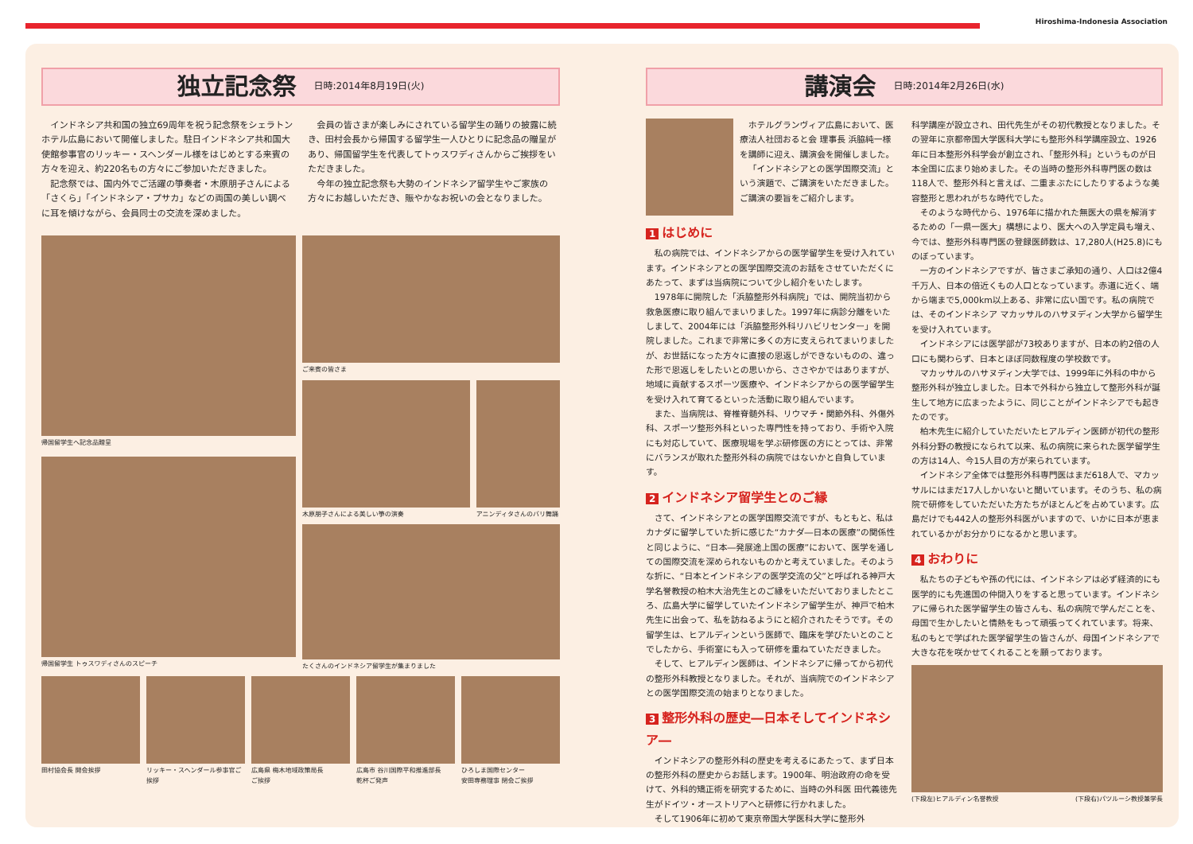Hiroshima-Indonesia Association
独立記念祭 日時:2014年8月19日(火)
インドネシア共和国の独立69周年を祝う記念祭をシェラトンホテル広島において開催しました。駐日インドネシア共和国大使館参事官のリッキー・スヘンダール様をはじめとする来賓の方々を迎え、約220名もの方々にご参加いただきました。
記念祭では、国内外でご活躍の箏奏者・木原朋子さんによる「さくら」「インドネシア・プサカ」などの両国の美しい調べに耳を傾けながら、会員同士の交流を深めました。
会員の皆さまが楽しみにされている留学生の踊りの披露に続き、田村会長から帰国する留学生一人ひとりに記念品の贈呈があり、帰国留学生を代表してトゥスワディさんからご挨拶をいただきました。
今年の独立記念祭も大勢のインドネシア留学生やご家族の方々にお越しいただき、賑やかなお祝いの会となりました。
帰国留学生へ記念品贈呈
帰国留学生 トゥスワディさんのスピーチ
ご来賓の皆さま
木原朋子さんによる美しい箏の演奏 アニンディタさんのバリ舞踊
たくさんのインドネシア留学生が集まりました
田村協会長 開会挨拶 リッキー・スヘンダール参事官ご挨拶 広島県 梅木地域政策局長
ご挨拶
広島市 谷川国際平和推進部長
乾杯ご発声
ひろしま国際センター
安田専務理事 閉会ご挨拶
講演会 日時:2014年2月26日(水)
ホテルグランヴィア広島において、医療法人社団おると会 理事長 浜脇純一様を講師に迎え、講演会を開催しました。
「インドネシアとの医学国際交流」という演題で、ご講演をいただきました。ご講演の要旨をご紹介します。
1 はじめに
私の病院では、インドネシアからの医学留学生を受け入れています。インドネシアとの医学国際交流のお話をさせていただくにあたって、まずは当病院について少し紹介をいたします。
1978年に開院した「浜脇整形外科病院」では、開院当初から救急医療に取り組んでまいりました。1997年に病診分離をいたしまして、2004年には「浜脇整形外科リハビリセンター」を開院しました。これまで非常に多くの方に支えられてまいりましたが、お世話になった方々に直接の恩返しができないものの、違った形で恩返しをしたいとの思いから、ささやかではありますが、地域に貢献するスポーツ医療や、インドネシアからの医学留学生を受け入れて育てるといった活動に取り組んでいます。
また、当病院は、脊椎脊髄外科、リウマチ・関節外科、外傷外科、スポーツ整形外科といった専門性を持っており、手術や入院にも対応していて、医療現場を学ぶ研修医の方にとっては、非常にバランスが取れた整形外科の病院ではないかと自負しています。
2 インドネシア留学生とのご縁
さて、インドネシアとの医学国際交流ですが、もともと、私はカナダに留学していた折に感じた“カナダ―日本の医療”の関係性と同じように、“日本―発展途上国の医療”において、医学を通しての国際交流を深められないものかと考えていました。そのような折に、“日本とインドネシアの医学交流の父”と呼ばれる神戸大学名誉教授の柏木大治先生とのご縁をいただいておりましたところ、広島大学に留学していたインドネシア留学生が、神戸で柏木先生に出会って、私を訪ねるようにと紹介されたそうです。その留学生は、ヒアルディンという医師で、臨床を学びたいとのことでしたから、手術室にも入って研修を重ねていただきました。
そして、ヒアルディン医師は、インドネシアに帰ってから初代の整形外科教授となりました。それが、当病院でのインドネシアとの医学国際交流の始まりとなりました。
3 整形外科の歴史―日本そしてインドネシア―
インドネシアの整形外科の歴史を考えるにあたって、まず日本の整形外科の歴史からお話します。1900年、明治政府の命を受けて、外科的矯正術を研究するために、当時の外科医 田代義徳先生がドイツ・オーストリアへと研修に行かれました。
そして1906年に初めて東京帝国大学医科大学に整形外
科学講座が設立され、田代先生がその初代教授となりました。その翌年に京都帝国大学医科大学にも整形外科学講座設立、1926年に日本整形外科学会が創立され、「整形外科」というものが日本全国に広まり始めました。その当時の整形外科専門医の数は118人で、整形外科と言えば、二重まぶたにしたりするような美容整形と思われがちな時代でした。
そのような時代から、1976年に描かれた無医大の県を解消するための「一県一医大」構想により、医大への入学定員も増え、今では、整形外科専門医の登録医師数は、17,280人(H25.8)にものぼっています。
一方のインドネシアですが、皆さまご承知の通り、人口は2億4千万人、日本の倍近くもの人口となっています。赤道に近く、端から端まで5,000km以上ある、非常に広い国です。私の病院では、そのインドネシア マカッサルのハサヌディン大学から留学生を受け入れています。
インドネシアには医学部が73校ありますが、日本の約2倍の人口にも関わらず、日本とほぼ同数程度の学校数です。
マカッサルのハサヌディン大学では、1999年に外科の中から整形外科が独立しました。日本で外科から独立して整形外科が誕生して地方に広まったように、同じことがインドネシアでも起きたのです。
柏木先生に紹介していただいたヒアルディン医師が初代の整形外科分野の教授になられて以来、私の病院に来られた医学留学生の方は14人、今15人目の方が来られています。
インドネシア全体では整形外科専門医はまだ618人で、マカッサルにはまだ17人しかいないと聞いています。そのうち、私の病院で研修をしていただいた方たちがほとんどを占めています。広島だけでも442人の整形外科医がいますので、いかに日本が恵まれているかがお分かりになるかと思います。
4 おわりに
私たちの子どもや孫の代には、インドネシアは必ず経済的にも医学的にも先進国の仲間入りをすると思っています。インドネシアに帰られた医学留学生の皆さんも、私の病院で学んだことを、母国で生かしたいと情熱をもって頑張ってくれています。将来、私のもとで学ばれた医学留学生の皆さんが、母国インドネシアで大きな花を咲かせてくれることを願っております。
(下段左)ヒアルディン名誉教授 (下段右)パツルーシ教授兼学長